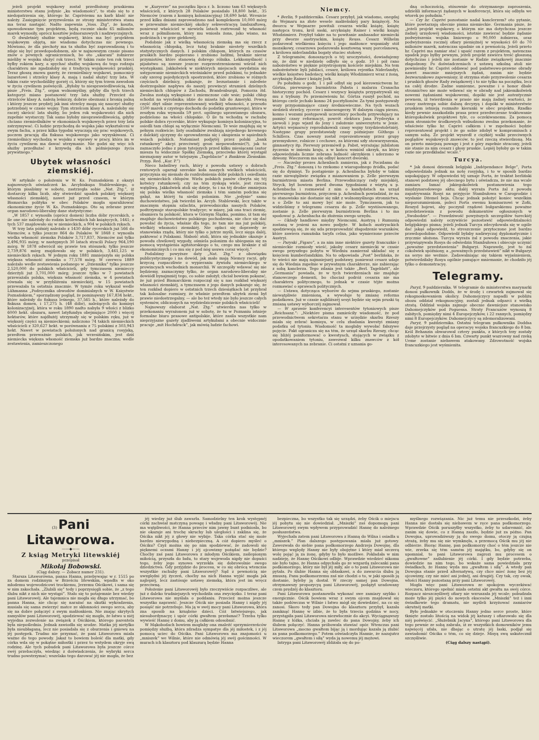jeżeli projekt wojskowy został przedłożony pruskiemu ministerstwu stanu jedynie „ku wiadomości“, to stało się to z niedopatrzenia się, którego hr. Capriviemu na karb kłaść nie należy. Zasięgnięcie przyzwolenia ze strony ministerstwa stanu ma teraz nastąpić. Nadto zapewnia „Voss. Ztg“, że koszta, spowodowane tym projektem, będą rocznie około 65 milionów marek wynosiły, oprócz kosztów jednorazowych i nadzwyczajnych.
O dwuletniéj służbie wojskowéj, która ma być projektem wojskowym objętą, nie wiadomo dotychczas nic pewnego. Mówiono, że dla piechoty ma ta służba być zaprowadzoną i to zdaje się być prawdopodobnem, ale w najnowszym czasie pisano znów o pewnych ograniczeniach, bo oto „ukarani“ żołnierze mieliby w wojsku służyć rok trzeci. W takim razie ten rok trzeci byłby rokiem kary, a spychać służbę wojskową do tego rodzaju charakteru nie zgadzałoby się z tradycyą wojskowości pruskiéj. Teraz głoszą znowu gazety, że rzemieślnicy wojskowi, pomocnicy lazaretowi i strzelcy klasy A. mają i nadal służyć trzy lata. W takim razie wychodziliby gorzéj ci, którzy się tym trzem zawodom w życiu cywilnem poświęcili. „Byłoby to niesprawiedliwością, tak pisze „Freis. Ztg.“, organ wolnomyślny, gdyby dla tych trzech kategoryi miano postanowić trzy lata służby. Przecież do strzelców klasy A. należą leśniczy, dobrze obeznani z bronią palną i którzy jeszcze prędzéj jak inni strzelcy mogą się nauczyć służby potrzebnéj w czasie wojny. Tym strzelcom klasy A. należałoby się raczéj skrócić lata służby, bo jeden rok wojskowości dla nich zupełnie wystarczy. Tak samo byłoby niesprawiedliwością, gdyby chciano rzemieślników w ekonomiach wojskowych przez trzy lata zatrzymywać. Ci ludzie przychodzą do wojska jako wykształceni w swym fachu, a przez kilka tygodni wyuczają się prac wojskowych, poczem pracują dla fiskusa wojskowego jako wyzyskiwani. Ci rzemieślnicy wychodzą w wojsku z wprawy w pracy, która im w życiu cywilnem ma dawać utrzymanie. Nie godzi się więc ich służby przedłużać z krzywdą dla ich późniejszego życia prywatnego.“
Ubytek własności ziemskiéj.
W artykule o położeniu w W. Ks. Poznańskiem z okazyi najnowszych oświadczeń ks. Arcybiskupa Stablewskiego, o którym pisaliśmy w sobotę, zastrzegła sobie „Nat. Ztg.“, iż dostarczy kilku liczb, aby stwierdzić upadek polskiéj większéj własności ziemskiéj, nawet już przed czasem, w którym Bismarcka polityka w obec Polaków mogła sparaliżować ekonomiczne życie W. Ks. Poznańskiego. Oto są zebrane przez organ narodowo-liberalny dane statystyczne:
„W 1857 r. wynosiła (oprócz domen) liczba dóbr rycerskich, o ile one nie należały do rodzin królewskich lub książęcych, 1441; z tych 537 znajdowało się w niemieckich, a 904 w polskich rękach.
W trzy lata późniéj należało z 1430 dóbr rycerskich już 566 do Niemców, a tylko jeszcze 864 do Polaków. W 1848 r. wynosiła wielka własność ziemska Polaków 3,717,837, Niemców zaś tylko 2,496,935 mórg; w następnych 30 latach stracili Polacy 964,190 mórg. W 1878 odwrócił się prawie ten stósunek; tylko jeszcze 2,739,876 mórg znajdowało się w polskich, 3,461,125 w niemieckich rękach. W jednym roku 1881 zmniejszyła się polska większa własność ziemska o 77,578 mórg. W czerwcu 1889 należało wedle zestawienia podanego w „Dzienniku“ tylko jeszcze 2,520,000 do polskich właścicieli, gdy tymczasem niemieccy dzierżyli już 3,701,000 mórg; jeszcze tylko w 7 powiatach przeważała polska, większa własność ziemska, w 4 powiatach równała się w przybliżeniu niemieckiéj, w 15 powiatach przeważała ta ostatnia znacznie. W tymże roku wykazał wedle Lühmanna „Podręcznika obwodów dominialnych w W. Księstwie Poznańskiem,“ sporządzony pogląd, że pominąwszy 167,834 hekt., które należały do fiskusa leśnego, 37,565 h., które należały do fiskusa domen, i 17,275 h. (48 dóbr), należących do komisyi kolonizacyjnéj, która w roku 1890 nadto nabyła 9 włości z blizko 6000 hekt. obszaru, nawet latyfundya obejmujące 2000 i więcéj hektarów, które najdłużéj utrzymały się w polskim ręku, już w większéj części są niemieckiemi; naliczono 74 takich niemieckich właścicieli z 320,627 hekt. w porównaniu z 75 polskimi z 303,943 hekt. Nawet w powiatach położonych nad granicą rosyjską, przedtem przeważnie polskich, jak wrzesińskim, jest dziś niemiecka większa własność ziemska już bardzo znaczna; wedle zestawienia, zamieszczonego
w „Kuryerze“ na początku lipca r. b. liczono tam 63 większych właścicieli, z których 28 Polaków posiadało 18,800 hekt., 35 Niemców (razem z komisyą kolonizacyjną) 18,690 hekt. Wreszcie przed kilku dniami zaprowadzono nad kompleksem 10,000 mórg w przeważnie niemieckiéj okolicy sekwestracyą landszaftową, ponieważ właściciel w niewielu latach roztrwonił tę własność wraz z półmilionem, który mu wniosła żona, jako wiano, na podróżach i w grze giełdowéj.
Podobnie jak z wielką własnością ziemską ma się rzecz z własnością chłopską, lecz tutaj braknie niestety wszelkich statystycznych danych. I polskim chłopom, których za czasów pruskich bardzo popierano i zrobiono ludźmi, braknie nieraz przymiotów, które stanowią dobrego rólnika. Lekkomyślność i pijaństwo są zawsze jeszcze rozprzestrzenionemi wśród nich występkami. Jakkolwiek w niektórych miejscach uwydatnia się ustępowanie niemieckich wieśniaków przed polskimi, to jednakże cały szereg pojedyńczych spostrzeżeń, które zrobiono w różnych częściach dzielnicy, pokazuje, że bezustannie i zaledwie dostrzegalnie napływa do naszéj prowincyi strumień dzielnych niemieckich chłopów z Zachodu, Brandenburgii, Pomorza itd. Zwolna zostają wykupione i zniemczone całe wsie; polski chłop schodzi na wyrobnika; idzie do miasta lub do Ameryki. Pewną część zbyt silnie reprezentowanéj wielkiéj własności, z przeszło 1500 marek z czystego dochodu do podatku gruntowego), która w zeszłym roku wynosiła 59 prct. ogólnego uprawianego obszaru, podzielono na włości chłopskie. O ile tu wchodzą w rachubę polskie dobra rycerskie, które wykupuje komisya kolonizacyjna, to osiedli tam chłopi są wyłącznie Niemcami. Te wsie znajdują się w pełnym rozkwicie; listy osadników zwabiają niejednego krewnego z dalekiéj ojczyzny do sprowadzenia się i okupienia w sąsiednich wsiach polskich. Natomiast podjętéj przez polski „bank ratunkowy“ akcyi przeciwnéj grozi niepowodzenie(?), jak to zaznaczyło jedno z pism tutejszych przed kilku miesiącami (autor miesza tu widocznie Spółkę Ziemską, przeciwko któréj wystąpił nieznajomy autor w tutejszym „Tageblacie“ z Bankiem Ziemskim. Przyp. Red. „Kur. P.“)
Nieco hałaśliwy ruch, który z powodu ustawy o dobrach rentowych ogarnął szerokie koła naszych wielkich właścicieli, przyczynia się niemało do rozdrobnienia dóbr polskich i osiedlania się niemieckich chłopów. Wielu polskich panów chwyta się téj kotwicy ratunkowéj; czy na tém zyskają wiele, jest rzeczą wątpliwą. Jakkolwiek atoli się dzieje, to i na téj drodze zmniejsza się polska wielka własność ziemska i tém samém podcina się gałąź, na któréj tu siedzi polonizm. Nie „jedynie“ samo duchowieństwo, jak twierdzi ks. Arcyb. Stablewski, lecz także w znacznym stopniu szlachta, przewodniczka naszych Polaków, podtrzymuje staropolskie tradycye; w miarę, jak ona traci ziemię, obumiera tu polskość, ktora w Górnym Ślązku, pomimo, iż tam się znajduje duchowieństwo polskiego pochodzenia, nie chce się dać powołać do życia, właśnie dla tego, że tam nie ma już polskiéj, wielkiéj własności ziemskiéj. Nie opłaci się doprawdy ze stanowiska rządu, który nie tylko o jutrze myśli, lecz sięga daléj, paktować z Polakami. Słabość atoli, która się jednakże okazuje z powodu chwilowéj wygody, ośmiela polonizm do ubiegania się za pomocą wystąpienia agitatorskiego o to, czego mu braknie z sił ekonomicznych i co mu się z pod nóg usuwa coraz więcéj.“
Podaliśmy powyższe daty „Nat. Ztg.“ z obowiązku publicystycznego i na dowód, jak mało mają Niemcy racyi, gdy krzyczą rozpaczliwie o wypieraniu żywiołu niemieckiego w prowincyach wschodnich monarchii. W szczegóły wdawać się nie będziemy, zaznaczymy tylko, że organ narodowo-liberalny nie dowiódł bynajmniéj tego, co sobie założył; chciał bowiem pokazać, że już przed Bismarckiem rozpoczął się u nas rozkład większéj własności ziemskiéj, a tymczasem z jego danych pokazuje się, że ten rozkład dopiero w ostatnich trzech dziesiątkach lat przybrał tak kolosalne rozmiary, że właśnie przedtem ubytek ziemi był prawie niedostrzegalny, — ale bo też wtedy nie było jeszcze całych systemów, obliczonych na wydziedziczenie polskich właścicieli!
Najnowszy elaborat „Nat. Ztg.“ utwierdza nas tylko w przekonaniu wyrażonem już w sobotę, że tu w Poznaniu istnieje formalne biuro prasowe antipolskie, które zasila wszystkie nam nieprzyjazne gazety zjadliwemi artykułami a obecnie widocznie pracuje „mit Hochdruck“, jak mówią ludzie fachowi.
Niemcy.
* Berlin, 9 października. Cesarz przybył, jak wiadomo, onegdaj do Wejmaru na złote wesele małżeńskiéj pary książęcéj. Na dworcu w Wejmarze powitali cesarza wielki książę, książę następca tronu, król saski, arcyksiążę Rainer i wielki książę Włodzimierz. Przybył także na to powitanie ambasador niemiecki przy dworze austryackim, książę Reuss. Cesarz Wilhelm podarował wielkiemu księciu i jego małżonce wspaniały stół mozaikowy, cesarzowa podarowała kosztowną wazę porcelanową, a królowa niderlandzka bogaty stuciec stołowy.
Z telegramów, donoszących o téj uroczystości, dowiadujemy się, że dziś w niedzielę odbyło się o godz. 10 i pół rano nabożeństwo w pięknie przystrojonym kościele miejskim. Na tem nabożeństwie byli jubilaci, cesarz, królowa rejentka Niderlandyi, wielkie księstwo badeńscy, wielki książę Włodzimierz wraz z żoną, arcyksiążę Rainer i książę Jork.
Po południu o godz. 1 i pół odbył się pod kierownictwem hr. Görtza, pierwszego burmistrza Pabsta i malarza Cranacha historyczny pochód. Cesarz i wszyscy książęta przypatrywali się mu z trybuny. Po przemówieniu hr. Görtza ruszył pochód, na którego czele jechało konno 24 pocztylionów. Za tymi postępowały wozy przypominające czasy średniowieczne. Na tych wozach siedzieli strzelcy, rycerze i minesengerzy. W dalszym ciągu pieszo, konno i wozami postępowali uczestnicy pochodu przywołujący na pamięć czasy reformacyi, powrót elektora Jana Fryderyka z niewoli i jego wjazd do Jeny i założenie uniwersytetu w Jenie. Artyści wejmarscy reprodukowali czasy wojny trzydziestoletniéj. Następne grupy przedstawiały czasy późniejsze Göthego i Schillera. Czas nowszy został reprezentowany przez grupy przemysłowe, rolnicze i cechowe, za któremi szły stowarzyszenia, gimnastycy itp. Pierwszy przemówił p. Pabst, wyrażając jubilatom życzenia w imieniu kraju, a w końcu wzniósł okrzyk, na który odpowiedziała licznie zebrana ludność okrzykiem i uderzono w dzwony. Wieczorem ma się odbyć koncert dworski.
— Naczelny prezes Achenbach zamierza, jak z Poczdamu do „Freis. Ztg.“ donoszą i to rzekomo z wiarogodnego źródła, podać się do dymisyi. To postąpienie p. Achenbacha byłoby w takim razie niewątpliwie związku z mianowaniem p. Zelle pierwszym burmistrzem miasta Berlina. Przewodniczący rady miejskiéj, Stryck, był bowiem przed dwoma tygodniami z wizytą u p. Achenbacha i rozmawiał z nim o kandydatach na urząd pierwszego burmistrza, przyczem p. Achenbach powiadział, że na to stanowisko nie dostanie się nikt z wolnomyślnego stronnictwa, a o Zelle to ani mowy być nie może. Tymczasem, jak to widzieliśmy z telegramu cesarza do p. Zelle wystósowanego, zostanie p. Zelle pierwszym burmistrzem Berlina i to ma spodować p. Achenbacha do złożenia swego urzędu.
— Układy handlowe między Niemcami, Austryą i Rumunią zostaną w jesieni na nowo podjęte. W kołach austryackich spodziewają się, że się uda przeprowadzić złagodzenie warunków, które zawiera rumuńska taryfa celna, jako wymierzone przeciw Austryi.
— Paryski „Figaro“, a za nim inne niektóre gazety francuzkie i niemieckie rozniosły wieść, jakoby cesarz niemiecki w czasie swego przyszłego pobytu w Wiedniu zamierzał układać się z księciem kumberlandzkim. Na to odpowiada „Post“ berlińska, że te wieści nie mają najmniejszéj podstawy, ponieważ cesarz udaje się do Wiednia zupełnie w prywatnym charakterze, nie zabierając z sobą kanclerza. Tego zdania jest także „Berl. Tageblatt“, ale „Germania“ powiada, że w tych twierdzeniach nie znajduje stanowczego dementi, bo chociaż podróż cesarza nie ma charakteru politycznego, to jednak w czasie téjże można rozmawiać o sprawach politycznych.
— Ustawa, dotycząca wyborów do sejmu pruskiego, zostanie niewątpliwie zmienioną, a wywołuje tę zmianę reforma podatkowa. Już w czasie najbliższéj sesyi będzie się sejm pruski tą zmianą ustawy wyborczéj zajmował.
— W sprawie konferencyi interesentów tytoniowych pisze „Reichsanz.“: „Niektóre pisma zamieściły wiadomość, że pod przewodnictwem sekretarza stanu w urzędzie skarbu Rzeszy miała się zebrać komisya, w celu zbadania kwestyi zmiany podatku od tytoniu. Wiadomość ta mogłaby wywołać fałszywe pojęcie. Fakt ogranicza się na tém, że urząd skarbu Rzeszy, chcąc się bliżéj poinformować o kwestyach, stojących w związku z opodatkowaniem tytoniu, zawezwał kilku znawców z kół interesowanych na zebranie. Ci ostatni z uznania go-
dną ochoczością, stósownie do otrzymanego zaproszenia, udzielili informacyi żądanych w konferencyi, która się odbyła we wtorek po południu.“
— Czy hr. Caprivi pozostanie nadal kanclerzem? oto pytanie, które powtarzają obecnie pisma niemieckie. Germania pisze, że „jeżeli projekt wojskowy, o którym nie ma dotychczas jeszcze żadnéj urzędowéj wiadomości, istotnie zawierać będzie żądanie podwyższenia wojska liniowego o 90,000 żołnierza, oraz podwyższenia rocznéj ofiary pieniężnéj w wysokości 60 do 70 milionów marek, natenczas upadnie on z pewnością. Jeżeli przeto hr. Caprivi ma zamiar stać i upaść razem z projektem, natenczas upadek jego byłby pewnym, jeżeli projekt zawiera treść głoszoną dotychczas i jeżeli nie zostanie w Radzie związkowéj znacznie złagodzony. Po doświadczeniach z ustawą szkolną atoli nie powinienby hr. Caprivi oddawać pod państwowo-prawne obrady nawet znacznie mniejszych żądań, zanim nie będzie bezwarunkowo zapewniony, iż otrzyma stałe przyzwolenie cesarza i pruskich głosów Rady związkowéj i to nie tylko na początku, lecz na całéj drodze. Żadne sumienne, poważne i o honor dbałe stronnictwo nie może wdawać się w obrady nad jakiemikolwiek nowemi żądaniami wojskowemi, dopóki nie jest autentycznie pewnem, iż twierdzenia w prasie nie mają żadnéj wartości, że czasy zastrzega sobie dalszą decyzyą i dopóki w ministerstwie pruskiem istnieją rozmaite kierunki w obec projektu. Rzadko kiedy pewnie zaszkodziła prasa przez przedwczesne traktowanie któregokolwiek projektowi tyle, co oczekiwanemu. Za pomocą pism stronnictw środkowych wzbudzono zwolna przekonanie, że właściwie tylko hr. Caprivi całkiem i w zupełności będzie reprezentował projekt i że go sobie zdobył w kompromisach z samym sobą. Że projekt wyszedł z ciężkiéj walki przeciwnych poglądów wojskowych znawców, to jest rzeczą stwierdzoną. Ma on przeto mniejszą powagę i jest z góry zupełnie stracony, jeżeli nie stanie za nim cesarz i głosy pruskie. Lepiéj byłoby go w takim razie nie przedkładać wcale.“
Turcya.
* Jak donosi dziennik belgijski „Indépendance Belge“, Porta odpowiedziała jednak na notę rosyjską, i to w sposób bardzo uspokajający. W odpowiedzi téj uznaje Porta, że traktat berliński stanowi podstawę jéj obecnego bytu i oświadcza, że nie ma wcale zamiaru łamać jakiegokolwiek postanowienia tego międzynarodowego aktu; daléj wyraża Porta żal z powodu zapatrywania Rosyi na przyjęcie Stambułowa w Carogrodzie i wysłanie Dżemel beja. Chcąc jednak położyć koniec wszelkim nieporozumieniom, poleci Porta swemu komisarzowi w Zofii, Reszyd bojewi, aby poczynił rządowi bułgarskiemu poważne przedstawienia z powodu dokumentów ogłoszonych w „Swobodzie“. — Prawdziwość powyższych szczegółów tureckiéj odpowiedzi należy oczywiście pozostawić odpowiedzialności belgijskiego pisma; jeżeli jednak Turcya zdecydowała się w ogóle dać jakąś odpowiedź, to streszczenie przytoczone jest bardzo prawdopodobne. Odpowiedź byłaby nadzwyczaj dyplomatycznie i zręcznie ułożona. Turcya wyraża żal z powodu znaczenia, jakie przywiązywała Rosya do odwiedzin Stambułowa i obiecuje uczynić „poważne przedstawienia“ Bułgaryi. Naprawdę, jest to żal cokolwiek spóźniony, a „poważnych przedstawień“ nikt w Bułgaryi na seryo nie weźmie. Zadawalniając się takiem wyjaśnieniem, potwierdziłaby Rosya ogólnie panujące mniemanie, że chodziło jéj tylko o demonstracyę.
Telegramy.
Paryż, 9 października. W telegramie do ministerstwa marynarki donosi pułkownik Dodds, że w środę i czwartek zajmował się rekognoskowaniem okolicy. Dahomejczycy napadli w pobliżu obozu oddział rekognoscyjny, zostali jednak odparci z wielką stratą. Oddział wojska zajmuje obecnie dawniejsze stanowisko Dahomejczyków pod Poguessa. Straty Francuzów wynoszą 8 zabitych, pomiędzy nimi 4 Europejczyków, i 22 rannych, pomiędzy nimi 8 Europejczyków. Dahomejczycy są zdemoralizowani.
Paryż, 9 października. Ostatni telegram pułkownika Doddsa daje przejrzysty pogląd na operacyę wojska francuzkiego do 8 bm. Król Behanzin obwarował cztery punkta, z których trzy zostały zdobyte w bitwie z dnia 6 bm. Czwarty punkt wazrowny nad rzeką Ueme zostanie niebawem atakowany. Zdrowotność wojska francuzkiego jest wyśmienita.
(3) Pani Litaworowa.
——◆——
Z ksiąg Metryki litewskiéj
przepisał
Mikołaj Bobowski.
(Ciąg dalszy. — Zobacz numer 231).
Starsza Litaworówna, panna Hanna, przebywając w r. 1515 po za domem rodzinnym w Brześciu litewskim, wpadła w oko młodemu wojewodzicowi trockiemu, Jerzemu Ościkowi, i sama się w nim zakochała. „Zlubili się“ tedy i poprzysięgli sobie, że „z tego ślubu nikt z nich nie wystąpi“. Stało się to potajemnie bez wiedzy pani Litaworowéj. Ale tajemnica nie mogła się długo utrzymać, bo panna Hanna, nie chcąc się narażać na skutki wykradzenia, musiała się sama zwierzyć matce ze skłonności swego serca, aby się na dobre połączyć z swym małżonkiem. Nie znając skrytych zamysłów pani Litaworowéj, spodziewać się mogła, że łatwo u niéj wyjedna zezwolenie na związek z Ościkiem, którego parentela była niepoślednia. Jednak zawiodła się srodze. Matka jéj nietylko była nieubłaganą, lecz nie posiadała się z oburzenia i gniewu na jéj postępek. Trudno nie przyznać, że pani Litaworowa miała ważne do tego powody. Jakaż to bowiem boleść dla matki, gdy córka wda się w pokątne miłostki i przez to wstydem okryje swą rodzinę. Ale tych pobudek pani Litaworowa była jeszcze córce swéj przebaczyła, wiedząc z doświadczenia, że wybryki serca trudno powstrzymać; wszelako tego darować jéj nie mogła, że bez
jéj wiedzy już ślub zawarła. Samodzielny ten krok występnéj córki zachwiał matczyną powagę i władzę pani Litaworowéj. Nie ma wątpliwości, że Hanna przeciw nim jawny bunt podniosła, bo nie okazuje ani trochę skruchy lub uległości i zaklina się, że Ościka nikt jéj z głowy nie wybije. Taka córka stać się może bardzo niewygodną i niebezpieczną. A cóż dopiero myśleć o Ościku? Czyż można się po nim spodziewać, że zadowoli się pięknemi oczami Hanny i jéj ojcowizny pożądać nie będzie? Choćby zaś pani Litaworowa z młodym Ościkiem, zaślepionym miłością, przyszła do ładu, to stary wojewoda nigdy nie dopuści tego, żeby jego synowa wyrzekła się dobrowolnie swego dziedzictwa. Gdy przyjdzie do procesu, w co się obrócą wtenczas wszystkie rachuby pani Litaworowéj? Sąd z pewnością nie uwzględni jéj życzeń, choćby na nich Hanna wyjść mogła jak najlepiéj, lecz zastósuje ustawę ziemską, która jest im wręcz przeciwną.
Położenie pani Litaworowéj było rzeczywiście rozpaczliwe, ale już z daleko trudniejszych wychodziła ona zwycięzko. I teraz pani Litaworowa nie myślała o poddaniu. Przecież można jeszcze wszystko naprawić. Jeszcze Ościk nie posiada Hanny i nigdy jéj posiąść nie potrzebuje. Ma ją w swéj mocy pani Litaworowa, która zna sposób na krnąbrne dzieci. Cóż łatwiejszego, jak niesubordynacyę i upór córki gwałtem przełamać? Trzeba tylko wywieść Hannę z domu, aby ją całkiem odosobnić.
W Mąkobodach bowiem mogłaby ona znaleźć sprzymierzeńców pomiędzy służbą, która zdradza sympatye dla jéj miłostek, i z jéj pomocą uciec do Ościka. Pani Litaworowa ma znajomości u „mniszek“ we Wilnie, które nie odmówią jéj swéj gościnności. W murach ich klasztoru pod klauzurą będzie Hanna
bezpieczna, bo wszystko tak się urządzi, żeby Ościk o miejscu jéj pobytu się nie dowiedział. „Mniszki“ zaś dopomogą pani Litaworowéj swym wpływem przyprowadzić Hannę do należnego posłuszeństwa.
Wyjechała zatem pani Litaworowa z Hanną do Wilna i osiadła u „mniszek.“ Plan dalszego postępowania miała już gotowy. Zawezwała do siebie pana podkomorzego Andrzeja Dowojnę, dla którego względy Hanny nie były obojętne i który miał szczerą wolę pojąć ją za żonę, gdyby to było możliwe. Pokładała w nim nadzieję, że Hannę Ościkowi odbije. Wprawdzie wiedzieć nikomu nie było tajno, że Hanna odpychała go ze wzgardą zalecanki pana podkomorzego, który nie był jéj miły, ale o to pani Litaworowa nie pytała. Po ślubie Hanna się obłaskawi, a do zawarcia ślubu ją zmuszą. Panu podkomorzemu zaś nie chodzi o to, w jaki sposób ją dostanie, byleby ją dostał. W rzeczy samej pan Dowojna, otrzymawszy propozycyą pani Litaworowéj, podążył uradowany czem prędzéj do klasztoru.
Pani Litaworowa postanowiła wykonać swe zamiary szybko i energicznie. Ościk bowiem wraz z swym ojcem znajdował się także podówczas w Wilnie i łatwo mógł się dowiedzieć, na co się zanosi. Skoro tedy pan Dowojna do klasztoru przybył, kazała zamknąć Hannę w izbie, że to była trzecia godzina w nocy, przystąpiła pani Litaworowa niezwłocznie do akcyi. Wyciągnąwszy Hannę z łóżka, chciała ją zawlec do pana Dowojny, żeby ich ślubem połączyć. Hanna próbowała stawiać opór. Wtenczas pani Litaworowa „mocno gwałtem bijąc ją i mordując kazała ją zlubić za pana podkomorzego.“ Potem oświadczyła Hannie, że nazajutrz wieczorem „gwałtem i siłą“ wyda ją nowemu jéj mężowi.
Intryga pani Litaworowéj zbliżała się do po-
myślnego rozwiązania. Nic już temu nie przeszkodzi, żeby Hanna nie dostała się niebawem w ręce pana podkomorzego. Wprawdzie Ościk poruszyłby wszystko, żeby to udaremnić, ale zanim się dowie, co z Hanną zaszło, będzie już za późno. Pan Dowojna, uprowadziwszy ją do swego domu, otoczy ją czujną strażą, żeby mu się nie wymknęła, a przemocą Ościk mu jéj nie odbierze. Biorąc Hannę, pan podkomorzy choć o tém jeszcze nie wie, zrzeka się tém samém jéj majątku, bo, gdyby się on upomniał, to pani Litaworowa zagrozi mu procesem o „gwałtowne“ zaślubienie jéj córki. I gdy będzie potrzeba, dowiedzie na nim tego, bo wskaże sama powiedziała przy świadkach, że Hannę wyda mu „gwałtem i siłą“. A wtedy pan Dowojna stanie przed alternatywą, czy chce mieć żonę bez jéj ojcowizny, czy nie mieć ani jednéj, ani drugiéj. Czy tak, czy owak, włości Hanny pozostaną przy pani Litaworowéj.
Mogła więc pani Litaworowa ze spokojem wyczekiwać wieczoru, którego spełnić miała ostatni akt gwałtu na swéj córce. Rozpacz nieszczęśliwéj ofiary nie wzruszała jéj wcale; pobudzała może tylko jéj pięści do nowych ekscesów. „Mniszki“ też i inni świadkowie tego dramatu, nie myśleli krzyżować zamiarów okrutnéj matki.
Było jednakże w otoczeniu Hanny jedno serce proste, które tknięte zostało litością na widok jéj katuszy i ofiarowało się dla niéj poświęcić. „Służebnik Jacyna“, którego pani Litaworowa dla tego pewnie ze sobą zabrała, iż ze wszystkich domowników jemu najwięcéj ufała, nie dbając o utratę jéj łaski, podjął się zawiadomić Ościka o tém, co się dzieje. Misyą swą uskutecznił szczęśliwie.
(Ciąg dalszy nastąpi).